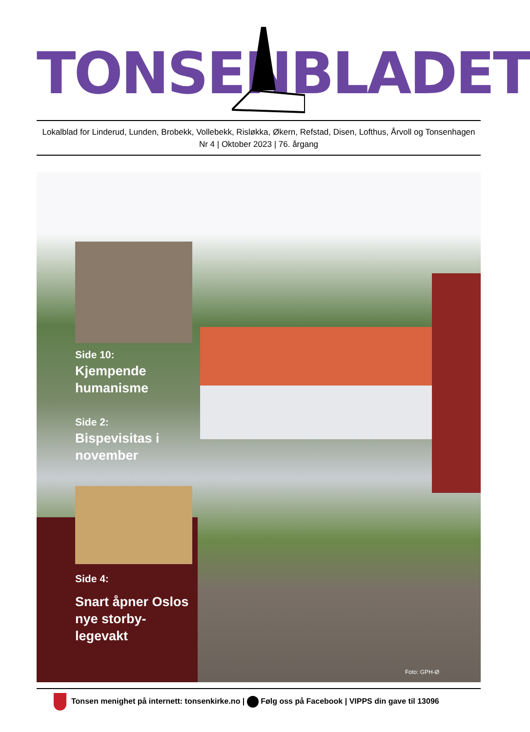TONSEN BLADET
Lokalblad for Linderud, Lunden, Brobekk, Vollebekk, Risløkka, Økern, Refstad, Disen, Lofthus, Årvoll og Tonsenhagen
Nr 4 | Oktober 2023 | 76. årgang
Side 10:
Kjempende humanisme
Side 2:
Bispevisitas i november
Side 4:
Snart åpner Oslos nye storby-legevakt
Foto: GPH-Ø
Tonsen menighet på internett: tonsenkirke.no | Følg oss på Facebook | VIPPS din gave til 13096